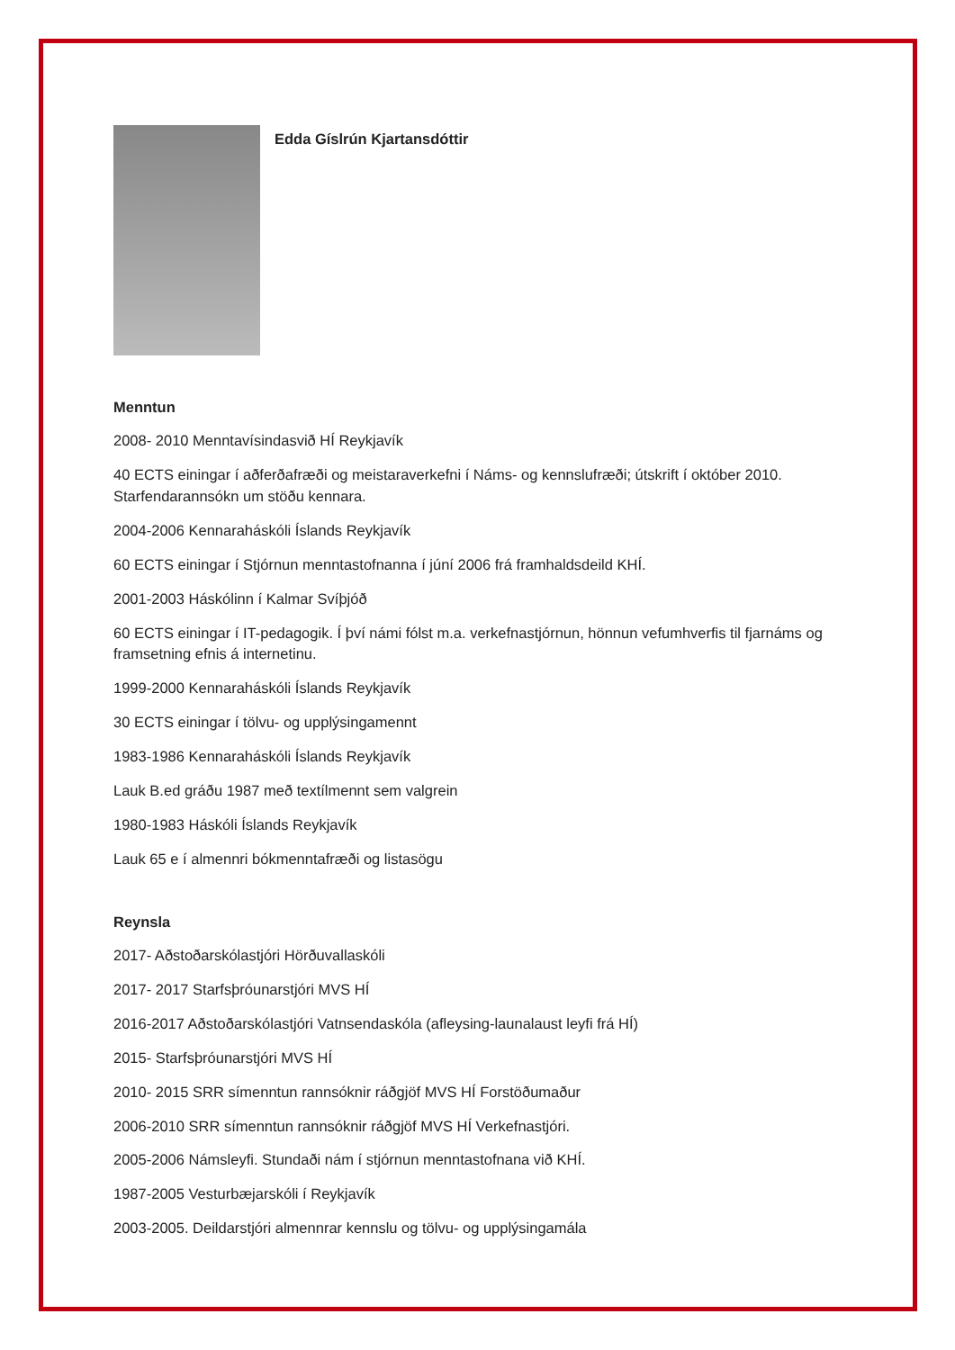Edda Gíslrún Kjartansdóttir
Menntun
2008- 2010 Menntavísindasvið HÍ Reykjavík
40 ECTS einingar í aðferðafræði og meistaraverkefni í Náms- og kennslufræði; útskrift í október 2010. Starfendarannsókn um stöðu kennara.
2004-2006 Kennaraháskóli Íslands Reykjavík
60 ECTS einingar í Stjórnun menntastofnanna í júní 2006 frá framhaldsdeild KHÍ.
2001-2003 Háskólinn í Kalmar Svíþjóð
60 ECTS einingar í IT-pedagogik. Í því námi fólst m.a. verkefnastjórnun, hönnun vefumhverfis til fjarnáms og framsetning efnis á internetinu.
1999-2000 Kennaraháskóli Íslands Reykjavík
30 ECTS einingar í tölvu- og upplýsingamennt
1983-1986 Kennaraháskóli Íslands Reykjavík
Lauk B.ed gráðu 1987 með textílmennt sem valgrein
1980-1983 Háskóli Íslands Reykjavík
Lauk 65 e í almennri bókmenntafræði og listasögu
Reynsla
2017- Aðstoðarskólastjóri Hörðuvallaskóli
2017- 2017 Starfsþróunarstjóri MVS HÍ
2016-2017 Aðstoðarskólastjóri Vatnsendaskóla (afleysing-launalaust leyfi frá HÍ)
2015- Starfsþróunarstjóri MVS HÍ
2010- 2015 SRR símenntun rannsóknir ráðgjöf MVS HÍ Forstöðumaður
2006-2010 SRR símenntun rannsóknir ráðgjöf MVS HÍ Verkefnastjóri.
2005-2006 Námsleyfi. Stundaði nám í stjórnun menntastofnana við KHÍ.
1987-2005 Vesturbæjarskóli í Reykjavík
2003-2005. Deildarstjóri almennrar kennslu og tölvu- og upplýsingamála